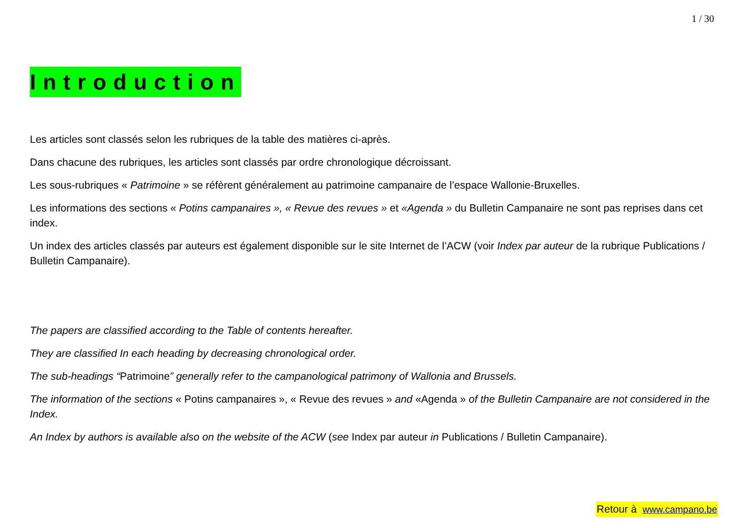1 / 30
Introduction
Les articles sont classés selon les rubriques de la table des matières ci-après.
Dans chacune des rubriques, les articles sont classés par ordre chronologique décroissant.
Les sous-rubriques « Patrimoine » se réfèrent généralement au patrimoine campanaire de l’espace Wallonie-Bruxelles.
Les informations des sections « Potins campanaires », « Revue des revues » et «Agenda » du Bulletin Campanaire ne sont pas reprises dans cet index.
Un index des articles classés par auteurs est également disponible sur le site Internet de l’ACW (voir Index par auteur de la rubrique Publications / Bulletin Campanaire).
The papers are classified according to the Table of contents hereafter.
They are classified In each heading by decreasing chronological order.
The sub-headings “Patrimoine” generally refer to the campanological patrimony of Wallonia and Brussels.
The information of the sections « Potins campanaires », « Revue des revues » and «Agenda » of the Bulletin Campanaire are not considered in the Index.
An Index by authors is available also on the website of the ACW (see Index par auteur in Publications / Bulletin Campanaire).
Retour à www.campano.be